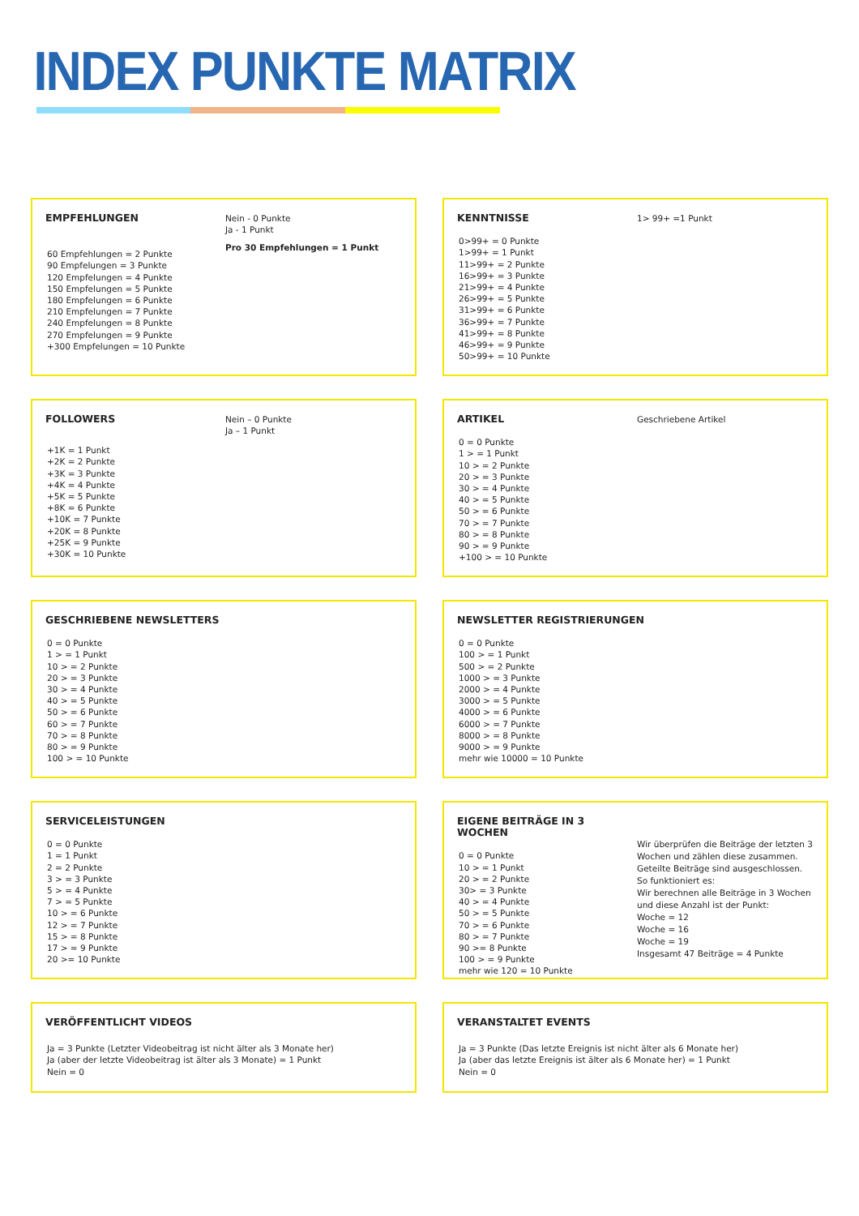INDEX PUNKTE MATRIX
EMPFEHLUNGEN
60 Empfehlungen = 2 Punkte
90 Empfelungen = 3 Punkte
120 Empfelungen = 4 Punkte
150 Empfelungen = 5 Punkte
180 Empfelungen = 6 Punkte
210 Empfelungen = 7 Punkte
240 Empfelungen = 8 Punkte
270 Empfelungen = 9 Punkte
+300 Empfelungen = 10 Punkte
Nein - 0 Punkte
Ja - 1 Punkt
Pro 30 Empfehlungen = 1 Punkt
KENNTNISSE
0>99+ = 0 Punkte
1>99+ = 1 Punkt
11>99+ = 2 Punkte
16>99+ = 3 Punkte
21>99+ = 4 Punkte
26>99+ = 5 Punkte
31>99+ = 6 Punkte
36>99+ = 7 Punkte
41>99+ = 8 Punkte
46>99+ = 9 Punkte
50>99+ = 10 Punkte
1> 99+ =1 Punkt
FOLLOWERS
+1K = 1 Punkt
+2K = 2 Punkte
+3K = 3 Punkte
+4K = 4 Punkte
+5K = 5 Punkte
+8K = 6 Punkte
+10K = 7 Punkte
+20K = 8 Punkte
+25K = 9 Punkte
+30K = 10 Punkte
Nein – 0 Punkte
Ja – 1 Punkt
ARTIKEL
0 = 0 Punkte
1 > = 1 Punkt
10 > = 2 Punkte
20 > = 3 Punkte
30 > = 4 Punkte
40 > = 5 Punkte
50 > = 6 Punkte
70 > = 7 Punkte
80 > = 8 Punkte
90 > = 9 Punkte
+100 > = 10 Punkte
Geschriebene Artikel
GESCHRIEBENE NEWSLETTERS
0 = 0 Punkte
1 > = 1 Punkt
10 > = 2 Punkte
20 > = 3 Punkte
30 > = 4 Punkte
40 > = 5 Punkte
50 > = 6 Punkte
60 > = 7 Punkte
70 > = 8 Punkte
80 > = 9 Punkte
100 > = 10 Punkte
NEWSLETTER REGISTRIERUNGEN
0 = 0 Punkte
100 > = 1 Punkt
500 > = 2 Punkte
1000 > = 3 Punkte
2000 > = 4 Punkte
3000 > = 5 Punkte
4000 > = 6 Punkte
6000 > = 7 Punkte
8000 > = 8 Punkte
9000 > = 9 Punkte
mehr wie 10000 = 10 Punkte
SERVICELEISTUNGEN
0 = 0 Punkte
1 = 1 Punkt
2 = 2 Punkte
3 > = 3 Punkte
5 > = 4 Punkte
7 > = 5 Punkte
10 > = 6 Punkte
12 > = 7 Punkte
15 > = 8 Punkte
17 > = 9 Punkte
20 >= 10 Punkte
EIGENE BEITRÄGE IN 3 WOCHEN
0 = 0 Punkte
10 > = 1 Punkt
20 > = 2 Punkte
30> = 3 Punkte
40 > = 4 Punkte
50 > = 5 Punkte
70 > = 6 Punkte
80 > = 7 Punkte
90 >= 8 Punkte
100 > = 9 Punkte
mehr wie 120 = 10 Punkte
Wir überprüfen die Beiträge der letzten 3 Wochen und zählen diese zusammen. Geteilte Beiträge sind ausgeschlossen.
So funktioniert es:
Wir berechnen alle Beiträge in 3 Wochen und diese Anzahl ist der Punkt:
Woche = 12
Woche = 16
Woche = 19
Insgesamt 47 Beiträge = 4 Punkte
VERÖFFENTLICHT VIDEOS
Ja = 3 Punkte (Letzter Videobeitrag ist nicht älter als 3 Monate her)
Ja (aber der letzte Videobeitrag ist älter als 3 Monate) = 1 Punkt
Nein = 0
VERANSTALTET EVENTS
Ja = 3 Punkte (Das letzte Ereignis ist nicht älter als 6 Monate her)
Ja (aber das letzte Ereignis ist älter als 6 Monate her) = 1 Punkt
Nein = 0